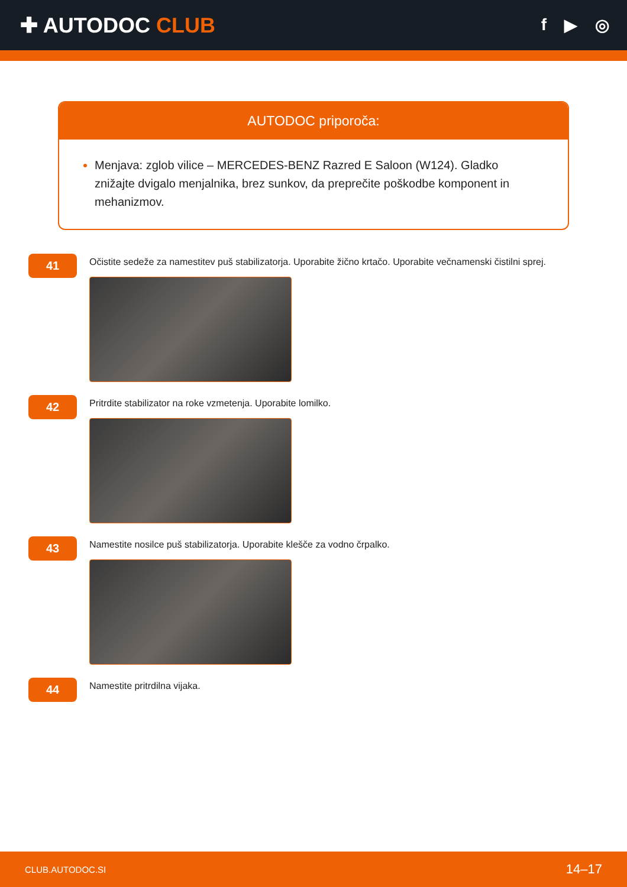✚ AUTODOC CLUB
f ▶ ◎
AUTODOC priporoča:
Menjava: zglob vilice – MERCEDES-BENZ Razred E Saloon (W124). Gladko znižajte dvigalo menjalnika, brez sunkov, da preprečite poškodbe komponent in mehanizmov.
41
Očistite sedeže za namestitev puš stabilizatorja. Uporabite žično krtačo. Uporabite večnamenski čistilni sprej.
42
Pritrdite stabilizator na roke vzmetenja. Uporabite lomilko.
43
Namestite nosilce puš stabilizatorja. Uporabite klešče za vodno črpalko.
44
Namestite pritrdilna vijaka.
CLUB.AUTODOC.SI 14–17